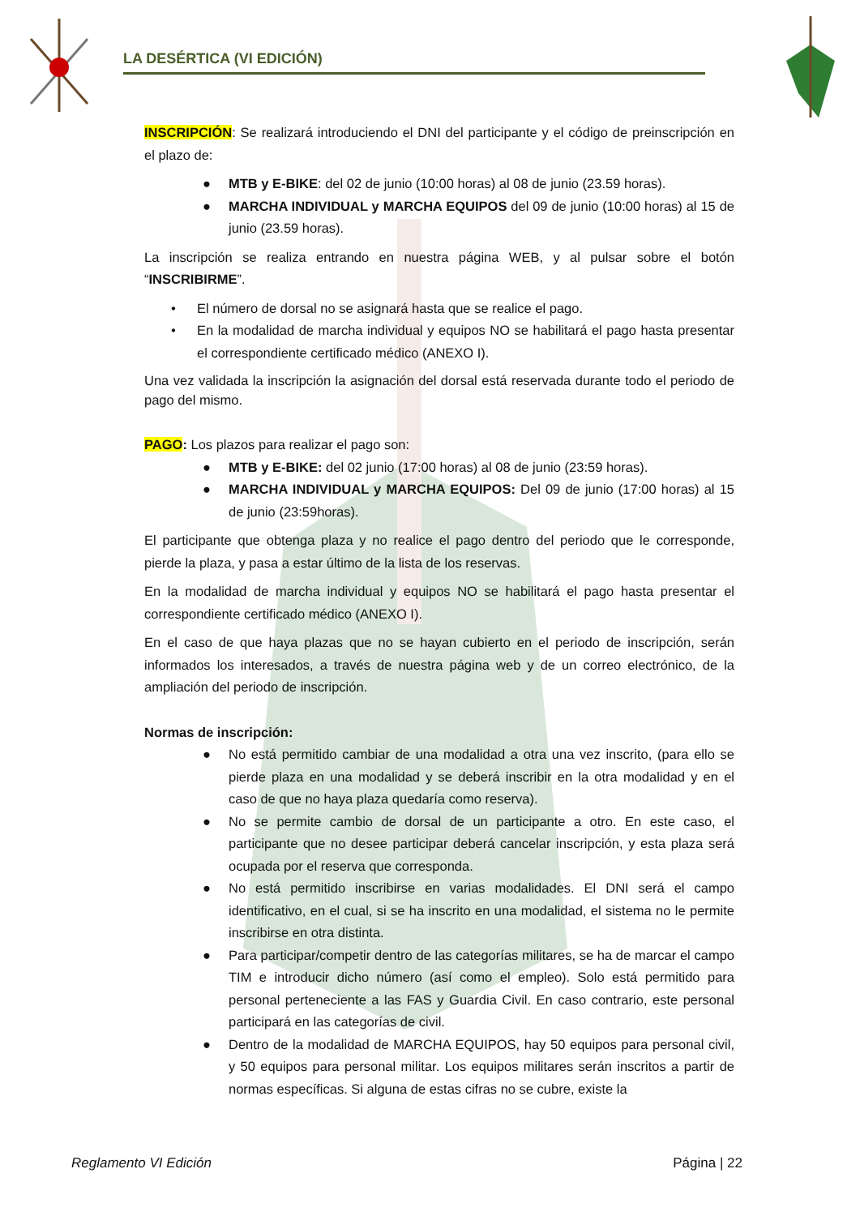LA DESÉRTICA (VI EDICIÓN)
INSCRIPCIÓN: Se realizará introduciendo el DNI del participante y el código de preinscripción en el plazo de:
● MTB y E-BIKE: del 02 de junio (10:00 horas) al 08 de junio (23.59 horas).
● MARCHA INDIVIDUAL y MARCHA EQUIPOS del 09 de junio (10:00 horas) al 15 de junio (23.59 horas).
La inscripción se realiza entrando en nuestra página WEB, y al pulsar sobre el botón “INSCRIBIRME”.
• El número de dorsal no se asignará hasta que se realice el pago.
• En la modalidad de marcha individual y equipos NO se habilitará el pago hasta presentar el correspondiente certificado médico (ANEXO I).
Una vez validada la inscripción la asignación del dorsal está reservada durante todo el periodo de pago del mismo.
PAGO: Los plazos para realizar el pago son:
● MTB y E-BIKE: del 02 junio (17:00 horas) al 08 de junio (23:59 horas).
● MARCHA INDIVIDUAL y MARCHA EQUIPOS: Del 09 de junio (17:00 horas) al 15 de junio (23:59horas).
El participante que obtenga plaza y no realice el pago dentro del periodo que le corresponde, pierde la plaza, y pasa a estar último de la lista de los reservas.
En la modalidad de marcha individual y equipos NO se habilitará el pago hasta presentar el correspondiente certificado médico (ANEXO I).
En el caso de que haya plazas que no se hayan cubierto en el periodo de inscripción, serán informados los interesados, a través de nuestra página web y de un correo electrónico, de la ampliación del periodo de inscripción.
Normas de inscripción:
● No está permitido cambiar de una modalidad a otra una vez inscrito, (para ello se pierde plaza en una modalidad y se deberá inscribir en la otra modalidad y en el caso de que no haya plaza quedaría como reserva).
● No se permite cambio de dorsal de un participante a otro. En este caso, el participante que no desee participar deberá cancelar inscripción, y esta plaza será ocupada por el reserva que corresponda.
● No está permitido inscribirse en varias modalidades. El DNI será el campo identificativo, en el cual, si se ha inscrito en una modalidad, el sistema no le permite inscribirse en otra distinta.
● Para participar/competir dentro de las categorías militares, se ha de marcar el campo TIM e introducir dicho número (así como el empleo). Solo está permitido para personal perteneciente a las FAS y Guardia Civil. En caso contrario, este personal participará en las categorías de civil.
● Dentro de la modalidad de MARCHA EQUIPOS, hay 50 equipos para personal civil, y 50 equipos para personal militar. Los equipos militares serán inscritos a partir de normas específicas. Si alguna de estas cifras no se cubre, existe la
Reglamento VI Edición Página | 22